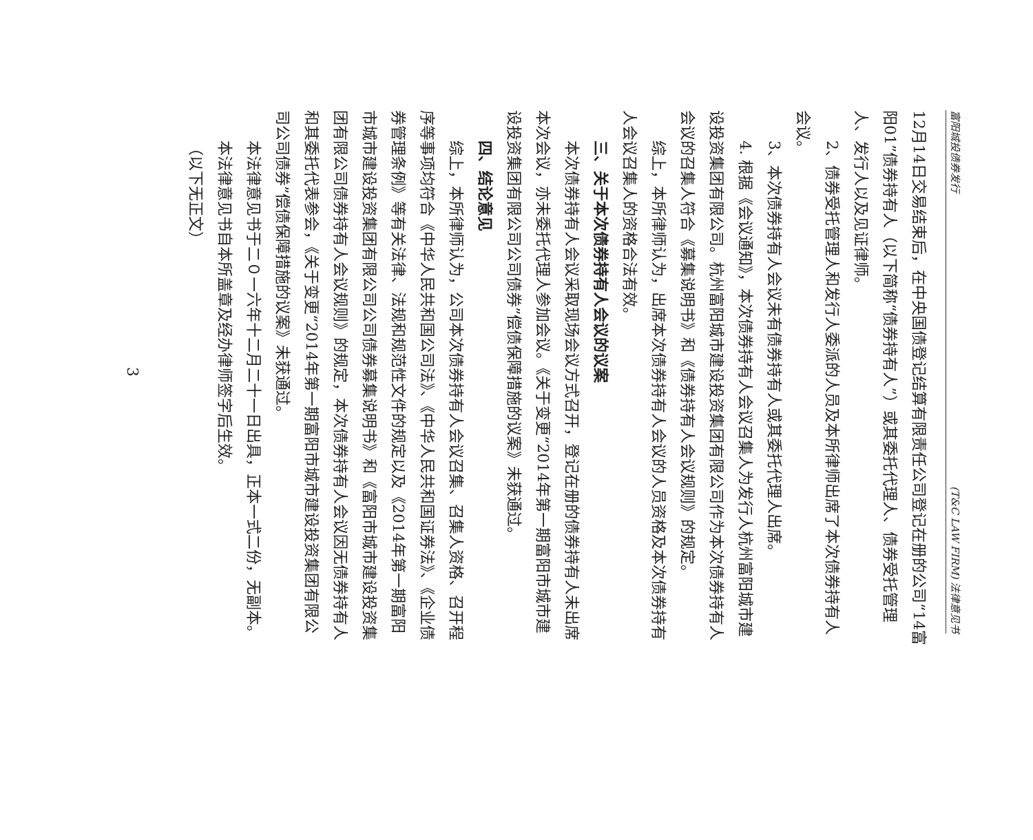富阳城投债券发行 (T&C LAW FIRM) 法律意见书
12月14日交易结束后，在中央国债登记结算有限责任公司登记在册的公司“14富阳01”债券持有人（以下简称“债券持有人”）或其委托代理人、债券受托管理人、发行人以及见证律师。
2、债券受托管理人和发行人委派的人员及本所律师出席了本次债券持有人会议。
3、本次债券持有人会议未有债券持有人或其委托代理人出席。
4. 根据《会议通知》，本次债券持有人会议召集人为发行人杭州富阳城市建设投资集团有限公司。杭州富阳城市建设投资集团有限公司作为本次债券持有人会议的召集人符合《募集说明书》和《债券持有人会议规则》的规定。
综上，本所律师认为，出席本次债券持有人会议的人员资格及本次债券持有人会议召集人的资格合法有效。
三、关于本次债券持有人会议的议案
本次债券持有人会议采取现场会议方式召开，登记在册的债券持有人未出席本次会议，亦未委托代理人参加会议。《关于变更“2014年第一期富阳市城市建设投资集团有限公司公司债券”偿债保障措施的议案》未获通过。
四、结论意见
综上，本所律师认为，公司本次债券持有人会议召集、召集人资格、召开程序等事项均符合《中华人民共和国公司法》、《中华人民共和国证券法》、《企业债券管理条例》等有关法律、法规和规范性文件的规定以及《2014年第一期富阳市城市建设投资集团有限公司公司债券募集说明书》和《富阳市城市建设投资集团有限公司债券持有人会议规则》的规定，本次债券持有人会议因无债券持有人和其委托代表参会，《关于变更“2014年第一期富阳市城市建设投资集团有限公司公司债券”偿债保障措施的议案》未获通过。
本法律意见书于二０一六年十二月二十一日出具，正本一式二份，无副本。
本法律意见书自本所盖章及经办律师签字后生效。
（以下无正文）
3